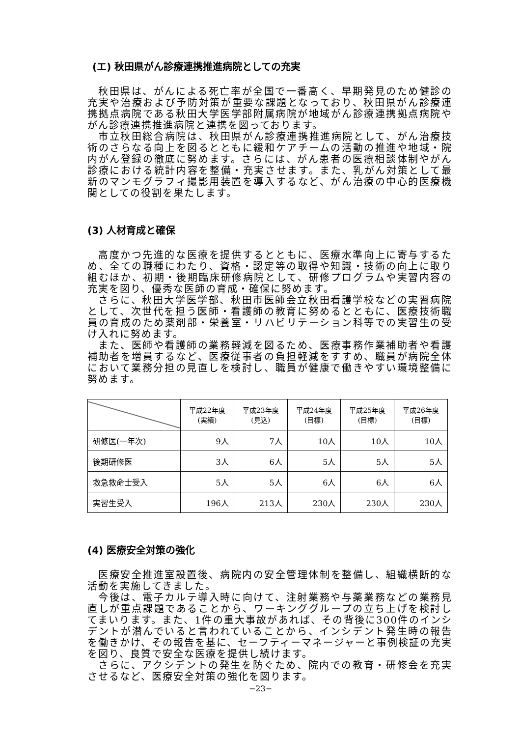(エ) 秋田県がん診療連携推進病院としての充実
秋田県は、がんによる死亡率が全国で一番高く、早期発見のため健診の充実や治療および予防対策が重要な課題となっており、秋田県がん診療連携拠点病院である秋田大学医学部附属病院が地域がん診療連携拠点病院やがん診療連携推進病院と連携を図っております。
市立秋田総合病院は、秋田県がん診療連携推進病院として、がん治療技術のさらなる向上を図るとともに緩和ケアチームの活動の推進や地域・院内がん登録の徹底に努めます。さらには、がん患者の医療相談体制やがん診療における統計内容を整備・充実させます。また、乳がん対策として最新のマンモグラフィ撮影用装置を導入するなど、がん治療の中心的医療機関としての役割を果たします。
(3) 人材育成と確保
高度かつ先進的な医療を提供するとともに、医療水準向上に寄与するため、全ての職種にわたり、資格・認定等の取得や知識・技術の向上に取り組むほか、初期・後期臨床研修病院として、研修プログラムや実習内容の充実を図り、優秀な医師の育成・確保に努めます。
さらに、秋田大学医学部、秋田市医師会立秋田看護学校などの実習病院として、次世代を担う医師・看護師の教育に努めるとともに、医療技術職員の育成のため薬剤部・栄養室・リハビリテーション科等での実習生の受け入れに努めます。
また、医師や看護師の業務軽減を図るため、医療事務作業補助者や看護補助者を増員するなど、医療従事者の負担軽減をすすめ、職員が病院全体において業務分担の見直しを検討し、職員が健康で働きやすい環境整備に努めます。
| | 平成22年度 (実績) | 平成23年度 (見込) | 平成24年度 (目標) | 平成25年度 (目標) | 平成26年度 (目標) |
| --- | --- | --- | --- | --- | --- |
| 研修医(一年次) | 9人 | 7人 | 10人 | 10人 | 10人 |
| 後期研修医 | 3人 | 6人 | 5人 | 5人 | 5人 |
| 救急救命士受入 | 5人 | 5人 | 6人 | 6人 | 6人 |
| 実習生受入 | 196人 | 213人 | 230人 | 230人 | 230人 |
(4) 医療安全対策の強化
医療安全推進室設置後、病院内の安全管理体制を整備し、組織横断的な活動を実施してきました。
今後は、電子カルテ導入時に向けて、注射業務や与薬業務などの業務見直しが重点課題であることから、ワーキンググループの立ち上げを検討してまいります。また、1件の重大事故があれば、その背後に300件のインシデントが潜んでいると言われていることから、インシデント発生時の報告を働きかけ、その報告を基に、セーフティーマネージャーと事例検証の充実を図り、良質で安全な医療を提供し続けます。
さらに、アクシデントの発生を防ぐため、院内での教育・研修会を充実させるなど、医療安全対策の強化を図ります。
−23−